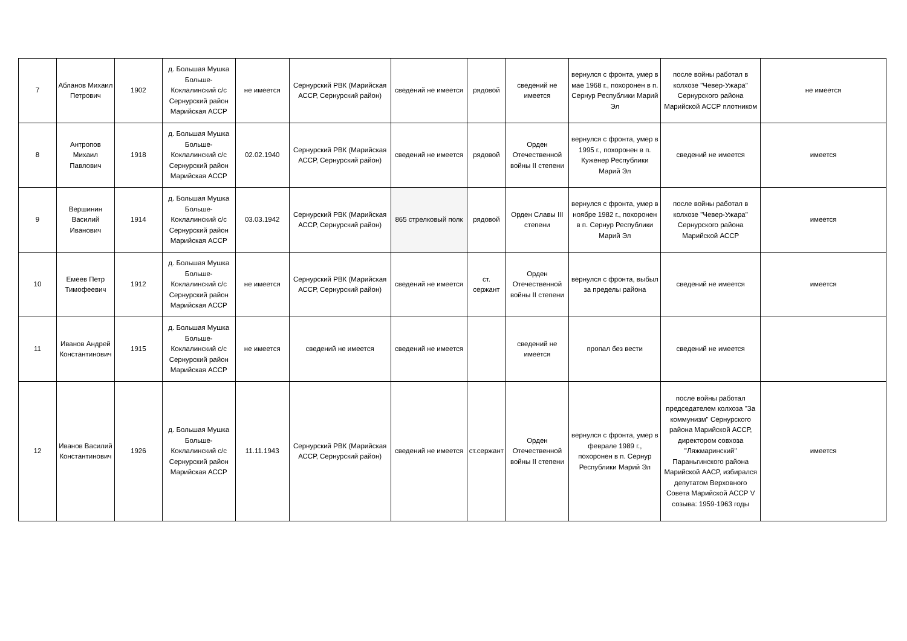| 7 | Абланов Михаил Петрович | 1902 | д. Большая Мушка Больше-Коклалинский с/с Сернурский район Марийская АССР | не имеется | Сернурский РВК (Марийская АССР, Сернурский район) | сведений не имеется | рядовой | сведений не имеется | вернулся с фронта, умер в мае 1968 г., похоронен в п. Сернур Республики Марий Эл | после войны работал в колхозе "Чевер-Ужара" Сернурского района Марийской АССР плотником | не имеется |
| 8 | Антропов Михаил Павлович | 1918 | д. Большая Мушка Больше-Коклалинский с/с Сернурский район Марийская АССР | 02.02.1940 | Сернурский РВК (Марийская АССР, Сернурский район) | сведений не имеется | рядовой | Орден Отечественной войны II степени | вернулся с фронта, умер в 1995 г., похоронен в п. Куженер Республики Марий Эл | сведений не имеется | имеется |
| 9 | Вершинин Василий Иванович | 1914 | д. Большая Мушка Больше-Коклалинский с/с Сернурский район Марийская АССР | 03.03.1942 | Сернурский РВК (Марийская АССР, Сернурский район) | 865 стрелковый полк | рядовой | Орден Славы III степени | вернулся с фронта, умер в ноябре 1982 г., похоронен в п. Сернур Республики Марий Эл | после войны работал в колхозе "Чевер-Ужара" Сернурского района Марийской АССР | имеется |
| 10 | Емеев Петр Тимофеевич | 1912 | д. Большая Мушка Больше-Коклалинский с/с Сернурский район Марийская АССР | не имеется | Сернурский РВК (Марийская АССР, Сернурский район) | сведений не имеется | ст. сержант | Орден Отечественной войны II степени | вернулся с фронта, выбыл за пределы района | сведений не имеется | имеется |
| 11 | Иванов Андрей Константинович | 1915 | д. Большая Мушка Больше-Коклалинский с/с Сернурский район Марийская АССР | не имеется | сведений не имеется | сведений не имеется | | сведений не имеется | пропал без вести | сведений не имеется | |
| 12 | Иванов Василий Константинович | 1926 | д. Большая Мушка Больше-Коклалинский с/с Сернурский район Марийская АССР | 11.11.1943 | Сернурский РВК (Марийская АССР, Сернурский район) | сведений не имеется | ст.сержант | Орден Отечественной войны II степени | вернулся с фронта, умер в феврале 1989 г., похоронен в п. Сернур Республики Марий Эл | после войны работал председателем колхоза "За коммунизм" Сернурского района Марийской АССР, директором совхоза "Ляжмаринский" Параньгинского района Марийской ААСР, избирался депутатом Верховного Совета Марийской АССР V созыва: 1959-1963 годы | имеется |